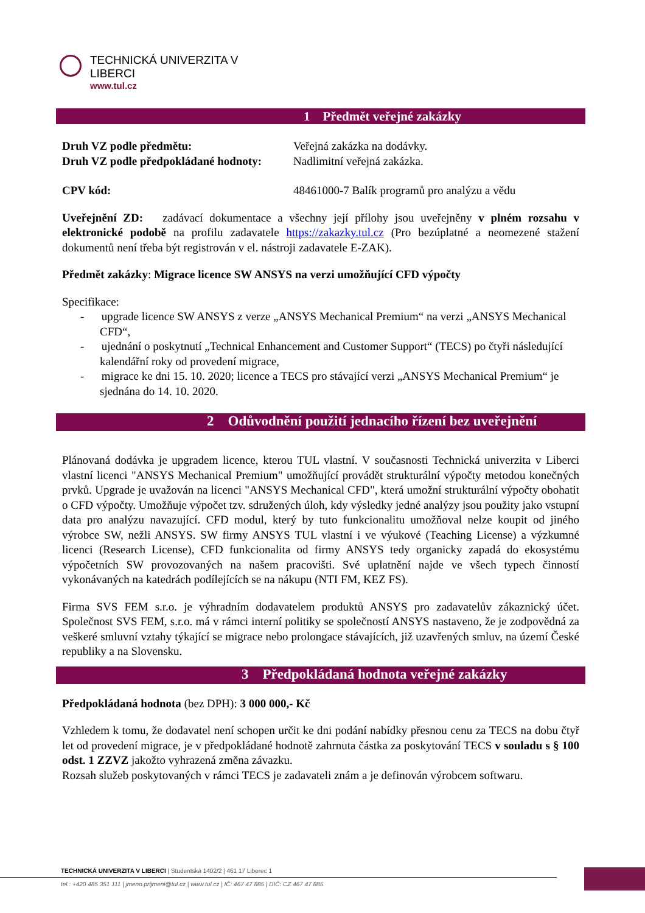TECHNICKÁ UNIVERZITA V LIBERCI
www.tul.cz
1 Předmět veřejné zakázky
| Druh VZ podle předmětu: | Veřejná zakázka na dodávky. |
| Druh VZ podle předpokládané hodnoty: | Nadlimitní veřejná zakázka. |
| CPV kód: | 48461000-7 Balík programů pro analýzu a vědu |
Uveřejnění ZD: zadávací dokumentace a všechny její přílohy jsou uveřejněny v plném rozsahu v elektronické podobě na profilu zadavatele https://zakazky.tul.cz (Pro bezúplatné a neomezené stažení dokumentů není třeba být registrován v el. nástroji zadavatele E-ZAK).
Předmět zakázky: Migrace licence SW ANSYS na verzi umožňující CFD výpočty
Specifikace:
- upgrade licence SW ANSYS z verze „ANSYS Mechanical Premium“ na verzi „ANSYS Mechanical CFD“,
- ujednání o poskytnutí „Technical Enhancement and Customer Support“ (TECS) po čtyři následující kalendářní roky od provedení migrace,
- migrace ke dni 15. 10. 2020; licence a TECS pro stávající verzi „ANSYS Mechanical Premium“ je sjednána do 14. 10. 2020.
2 Odůvodnění použití jednacího řízení bez uveřejnění
Plánovaná dodávka je upgradem licence, kterou TUL vlastní. V současnosti Technická univerzita v Liberci vlastní licenci "ANSYS Mechanical Premium" umožňující provádět strukturální výpočty metodou konečných prvků. Upgrade je uvažován na licenci "ANSYS Mechanical CFD", která umožní strukturální výpočty obohatit o CFD výpočty. Umožňuje výpočet tzv. sdružených úloh, kdy výsledky jedné analýzy jsou použity jako vstupní data pro analýzu navazující. CFD modul, který by tuto funkcionalitu umožňoval nelze koupit od jiného výrobce SW, nežli ANSYS. SW firmy ANSYS TUL vlastní i ve výukové (Teaching License) a výzkumné licenci (Research License), CFD funkcionalita od firmy ANSYS tedy organicky zapadá do ekosystému výpočetních SW provozovaných na našem pracovišti. Své uplatnění najde ve všech typech činností vykonávaných na katedrách podílejících se na nákupu (NTI FM, KEZ FS).
Firma SVS FEM s.r.o. je výhradním dodavatelem produktů ANSYS pro zadavatelův zákaznický účet. Společnost SVS FEM, s.r.o. má v rámci interní politiky se společností ANSYS nastaveno, že je zodpovědná za veškeré smluvní vztahy týkající se migrace nebo prolongace stávajících, již uzavřených smluv, na území České republiky a na Slovensku.
3 Předpokládaná hodnota veřejné zakázky
Předpokládaná hodnota (bez DPH): 3 000 000,- Kč
Vzhledem k tomu, že dodavatel není schopen určit ke dni podání nabídky přesnou cenu za TECS na dobu čtyř let od provedení migrace, je v předpokládané hodnotě zahrnuta částka za poskytování TECS v souladu s § 100 odst. 1 ZZVZ jakožto vyhrazená změna závazku.
Rozsah služeb poskytovaných v rámci TECS je zadavateli znám a je definován výrobcem softwaru.
TECHNICKÁ UNIVERZITA V LIBERCI | Studentská 1402/2 | 461 17 Liberec 1
tel.: +420 485 351 111 | jmeno.prijmeni@tul.cz | www.tul.cz | IČ: 467 47 885 | DIČ: CZ 467 47 885